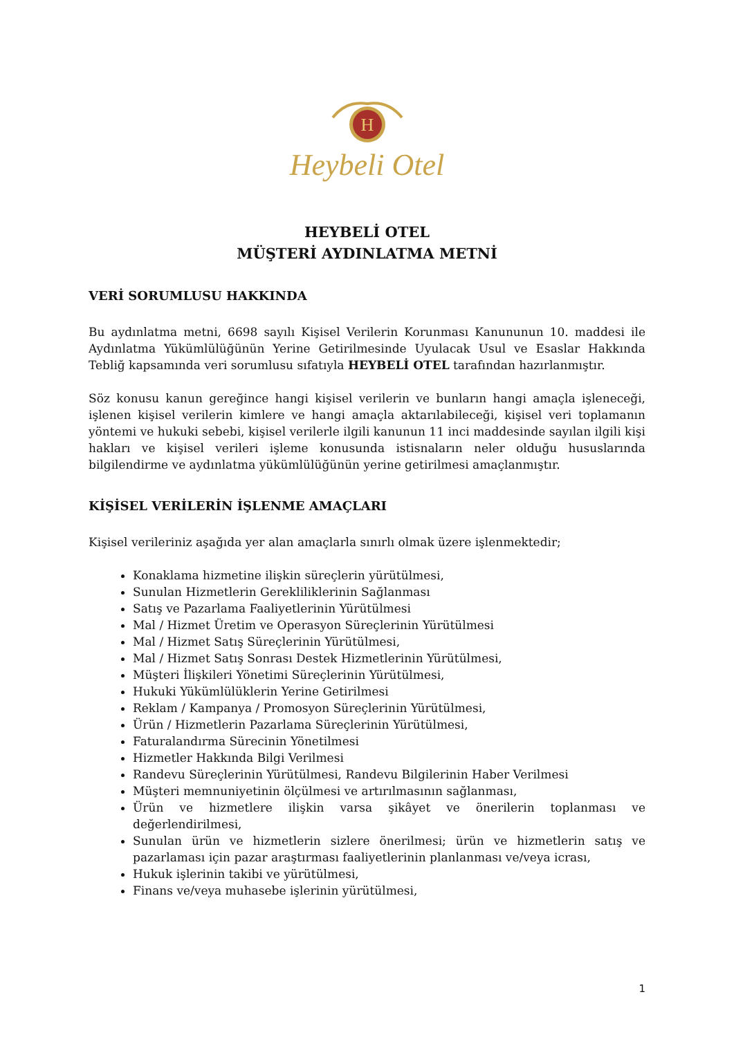H
Heybeli Otel
HEYBELİ OTEL
MÜŞTERİ AYDINLATMA METNİ
VERİ SORUMLUSU HAKKINDA
Bu aydınlatma metni, 6698 sayılı Kişisel Verilerin Korunması Kanununun 10. maddesi ile Aydınlatma Yükümlülüğünün Yerine Getirilmesinde Uyulacak Usul ve Esaslar Hakkında Tebliğ kapsamında veri sorumlusu sıfatıyla HEYBELİ OTEL tarafından hazırlanmıştır.
Söz konusu kanun gereğince hangi kişisel verilerin ve bunların hangi amaçla işleneceği, işlenen kişisel verilerin kimlere ve hangi amaçla aktarılabileceği, kişisel veri toplamanın yöntemi ve hukuki sebebi, kişisel verilerle ilgili kanunun 11 inci maddesinde sayılan ilgili kişi hakları ve kişisel verileri işleme konusunda istisnaların neler olduğu hususlarında bilgilendirme ve aydınlatma yükümlülüğünün yerine getirilmesi amaçlanmıştır.
KİŞİSEL VERİLERİN İŞLENME AMAÇLARI
Kişisel verileriniz aşağıda yer alan amaçlarla sınırlı olmak üzere işlenmektedir;
Konaklama hizmetine ilişkin süreçlerin yürütülmesi,
Sunulan Hizmetlerin Gerekliliklerinin Sağlanması
Satış ve Pazarlama Faaliyetlerinin Yürütülmesi
Mal / Hizmet Üretim ve Operasyon Süreçlerinin Yürütülmesi
Mal / Hizmet Satış Süreçlerinin Yürütülmesi,
Mal / Hizmet Satış Sonrası Destek Hizmetlerinin Yürütülmesi,
Müşteri İlişkileri Yönetimi Süreçlerinin Yürütülmesi,
Hukuki Yükümlülüklerin Yerine Getirilmesi
Reklam / Kampanya / Promosyon Süreçlerinin Yürütülmesi,
Ürün / Hizmetlerin Pazarlama Süreçlerinin Yürütülmesi,
Faturalandırma Sürecinin Yönetilmesi
Hizmetler Hakkında Bilgi Verilmesi
Randevu Süreçlerinin Yürütülmesi, Randevu Bilgilerinin Haber Verilmesi
Müşteri memnuniyetinin ölçülmesi ve artırılmasının sağlanması,
Ürün ve hizmetlere ilişkin varsa şikâyet ve önerilerin toplanması ve değerlendirilmesi,
Sunulan ürün ve hizmetlerin sizlere önerilmesi; ürün ve hizmetlerin satış ve pazarlaması için pazar araştırması faaliyetlerinin planlanması ve/veya icrası,
Hukuk işlerinin takibi ve yürütülmesi,
Finans ve/veya muhasebe işlerinin yürütülmesi,
1